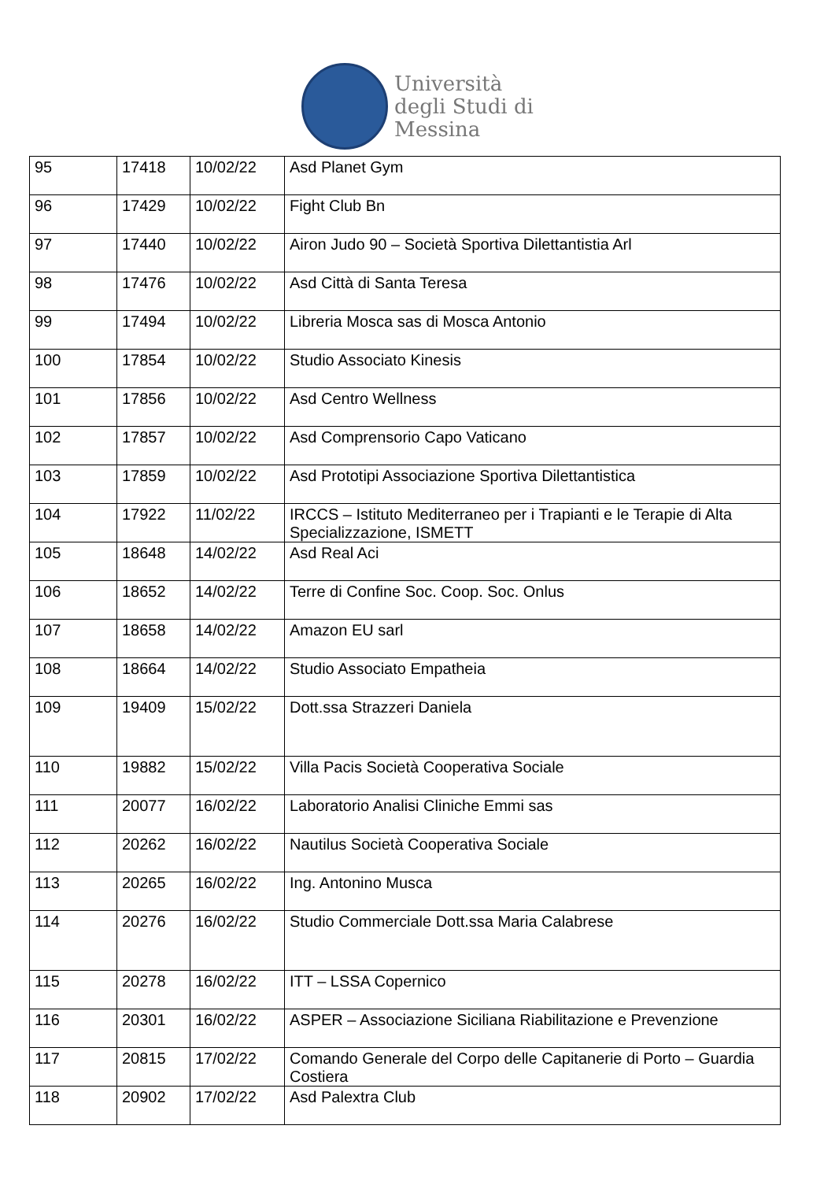Università
degli Studi di
Messina
| 95 | 17418 | 10/02/22 | Asd Planet Gym |
| 96 | 17429 | 10/02/22 | Fight Club Bn |
| 97 | 17440 | 10/02/22 | Airon Judo 90 – Società Sportiva Dilettantistia Arl |
| 98 | 17476 | 10/02/22 | Asd Città di Santa Teresa |
| 99 | 17494 | 10/02/22 | Libreria Mosca sas di Mosca Antonio |
| 100 | 17854 | 10/02/22 | Studio Associato Kinesis |
| 101 | 17856 | 10/02/22 | Asd Centro Wellness |
| 102 | 17857 | 10/02/22 | Asd Comprensorio Capo Vaticano |
| 103 | 17859 | 10/02/22 | Asd Prototipi Associazione Sportiva Dilettantistica |
| 104 | 17922 | 11/02/22 | IRCCS – Istituto Mediterraneo per i Trapianti e le Terapie di Alta Specializzazione, ISMETT |
| 105 | 18648 | 14/02/22 | Asd Real Aci |
| 106 | 18652 | 14/02/22 | Terre di Confine Soc. Coop. Soc. Onlus |
| 107 | 18658 | 14/02/22 | Amazon EU sarl |
| 108 | 18664 | 14/02/22 | Studio Associato Empatheia |
| 109 | 19409 | 15/02/22 | Dott.ssa Strazzeri Daniela |
| 110 | 19882 | 15/02/22 | Villa Pacis Società Cooperativa Sociale |
| 111 | 20077 | 16/02/22 | Laboratorio Analisi Cliniche Emmi sas |
| 112 | 20262 | 16/02/22 | Nautilus Società Cooperativa Sociale |
| 113 | 20265 | 16/02/22 | Ing. Antonino Musca |
| 114 | 20276 | 16/02/22 | Studio Commerciale Dott.ssa Maria Calabrese |
| 115 | 20278 | 16/02/22 | ITT – LSSA Copernico |
| 116 | 20301 | 16/02/22 | ASPER – Associazione Siciliana Riabilitazione e Prevenzione |
| 117 | 20815 | 17/02/22 | Comando Generale del Corpo delle Capitanerie di Porto – Guardia Costiera |
| 118 | 20902 | 17/02/22 | Asd Palextra Club |